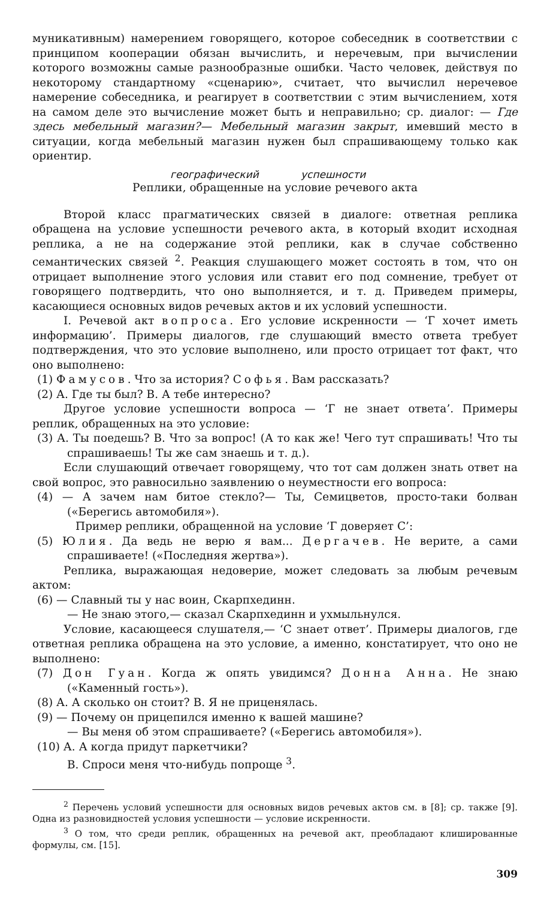муникативным) намерением говорящего, которое собеседник в соответствии с принципом кооперации обязан вычислить, и неречевым, при вычислении которого возможны самые разнообразные ошибки. Часто человек, действуя по некоторому стандартному «сценарию», считает, что вычислил неречевое намерение собеседника, и реагирует в соответствии с этим вычислением, хотя на самом деле это вычисление может быть и неправильно; ср. диалог: — Где здесь мебельный магазин?— Мебельный магазин закрыт, имевший место в ситуации, когда мебельный магазин нужен был спрашивающему только как ориентир.
географический успешности
Реплики, обращенные на условие речевого акта
Второй класс прагматических связей в диалоге: ответная реплика обращена на условие успешности речевого акта, в который входит исходная реплика, а не на содержание этой реплики, как в случае собственно семантических связей <sup>2</sup>. Реакция слушающего может состоять в том, что он отрицает выполнение этого условия или ставит его под сомнение, требует от говорящего подтвердить, что оно выполняется, и т. д. Приведем примеры, касающиеся основных видов речевых актов и их условий успешности.
I. Речевой акт вопроса. Его условие искренности — ‘Г хочет иметь информацию’. Примеры диалогов, где слушающий вместо ответа требует подтверждения, что это условие выполнено, или просто отрицает тот факт, что оно выполнено:
(1) Фамусов. Что за история? Софья. Вам рассказать?
(2) А. Где ты был? В. А тебе интересно?
Другое условие успешности вопроса — ‘Г не знает ответа’. Примеры реплик, обращенных на это условие:
(3) А. Ты поедешь? В. Что за вопрос! (А то как же! Чего тут спрашивать! Что ты спрашиваешь! Ты же сам знаешь и т. д.).
Если слушающий отвечает говорящему, что тот сам должен знать ответ на свой вопрос, это равносильно заявлению о неуместности его вопроса:
(4) — А зачем нам битое стекло?— Ты, Семицветов, просто-таки болван («Берегись автомобиля»).
Пример реплики, обращенной на условие ‘Г доверяет С’:
(5) Юлия. Да ведь не верю я вам... Дергачев. Не верите, а сами спрашиваете! («Последняя жертва»).
Реплика, выражающая недоверие, может следовать за любым речевым актом:
(6) — Славный ты у нас воин, Скарпхединн.
— Не знаю этого,— сказал Скарпхединн и ухмыльнулся.
Условие, касающееся слушателя,— ‘С знает ответ’. Примеры диалогов, где ответная реплика обращена на это условие, а именно, констатирует, что оно не выполнено:
(7) Дон Гуан. Когда ж опять увидимся? Донна Анна. Не знаю («Каменный гость»).
(8) А. А сколько он стоит? В. Я не приценялась.
(9) — Почему он прицепился именно к вашей машине?
— Вы меня об этом спрашиваете? («Берегись автомобиля»).
(10) А. А когда придут паркетчики?
В. Спроси меня что-нибудь попроще <sup>3</sup>.
<sup>2</sup> Перечень условий успешности для основных видов речевых актов см. в [8]; ср. также [9]. Одна из разновидностей условия успешности — условие искренности.
<sup>3</sup> О том, что среди реплик, обращенных на речевой акт, преобладают клишированные формулы, см. [15].
309